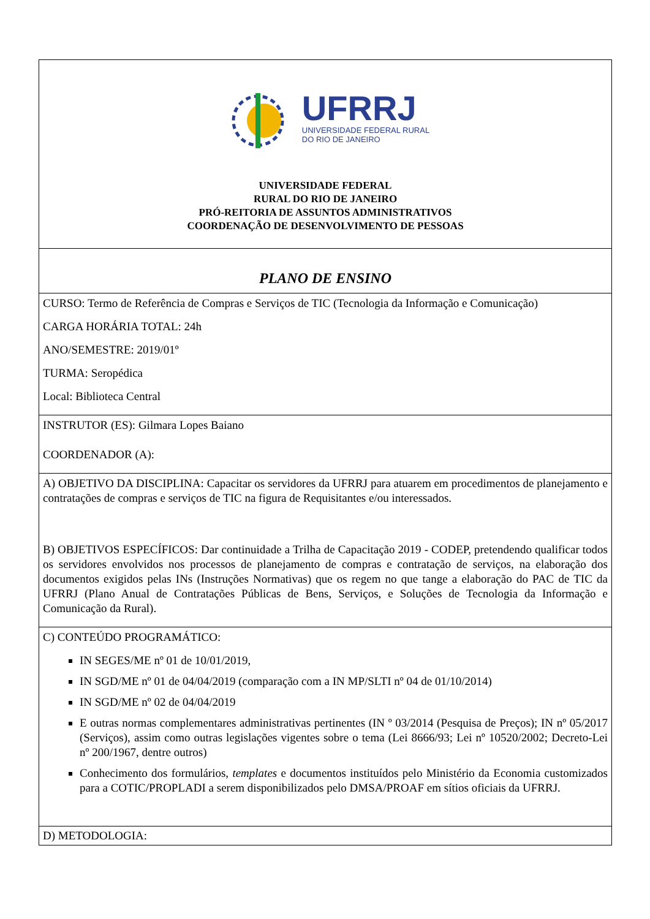| UFRRJ UNIVERSIDADE FEDERAL RURAL DO RIO DE JANEIRO UNIVERSIDADE FEDERAL RURAL DO RIO DE JANEIRO PRÓ-REITORIA DE ASSUNTOS ADMINISTRATIVOS COORDENAÇÃO DE DESENVOLVIMENTO DE PESSOAS |
| PLANO DE ENSINO |
| CURSO: Termo de Referência de Compras e Serviços de TIC (Tecnologia da Informação e Comunicação) CARGA HORÁRIA TOTAL: 24h ANO/SEMESTRE: 2019/01º TURMA: Seropédica Local: Biblioteca Central |
| INSTRUTOR (ES): Gilmara Lopes Baiano COORDENADOR (A): |
| A) OBJETIVO DA DISCIPLINA: Capacitar os servidores da UFRRJ para atuarem em procedimentos de planejamento e contratações de compras e serviços de TIC na figura de Requisitantes e/ou interessados. B) OBJETIVOS ESPECÍFICOS: Dar continuidade a Trilha de Capacitação 2019 - CODEP, pretendendo qualificar todos os servidores envolvidos nos processos de planejamento de compras e contratação de serviços, na elaboração dos documentos exigidos pelas INs (Instruções Normativas) que os regem no que tange a elaboração do PAC de TIC da UFRRJ (Plano Anual de Contratações Públicas de Bens, Serviços, e Soluções de Tecnologia da Informação e Comunicação da Rural). |
| C) CONTEÚDO PROGRAMÁTICO: IN SEGES/ME nº 01 de 10/01/2019, IN SGD/ME nº 01 de 04/04/2019 (comparação com a IN MP/SLTI nº 04 de 01/10/2014) IN SGD/ME nº 02 de 04/04/2019 E outras normas complementares administrativas pertinentes (IN º 03/2014 (Pesquisa de Preços); IN nº 05/2017 (Serviços), assim como outras legislações vigentes sobre o tema (Lei 8666/93; Lei nº 10520/2002; Decreto-Lei nº 200/1967, dentre outros) Conhecimento dos formulários, templates e documentos instituídos pelo Ministério da Economia customizados para a COTIC/PROPLADI a serem disponibilizados pelo DMSA/PROAF em sítios oficiais da UFRRJ. |
| D) METODOLOGIA: |